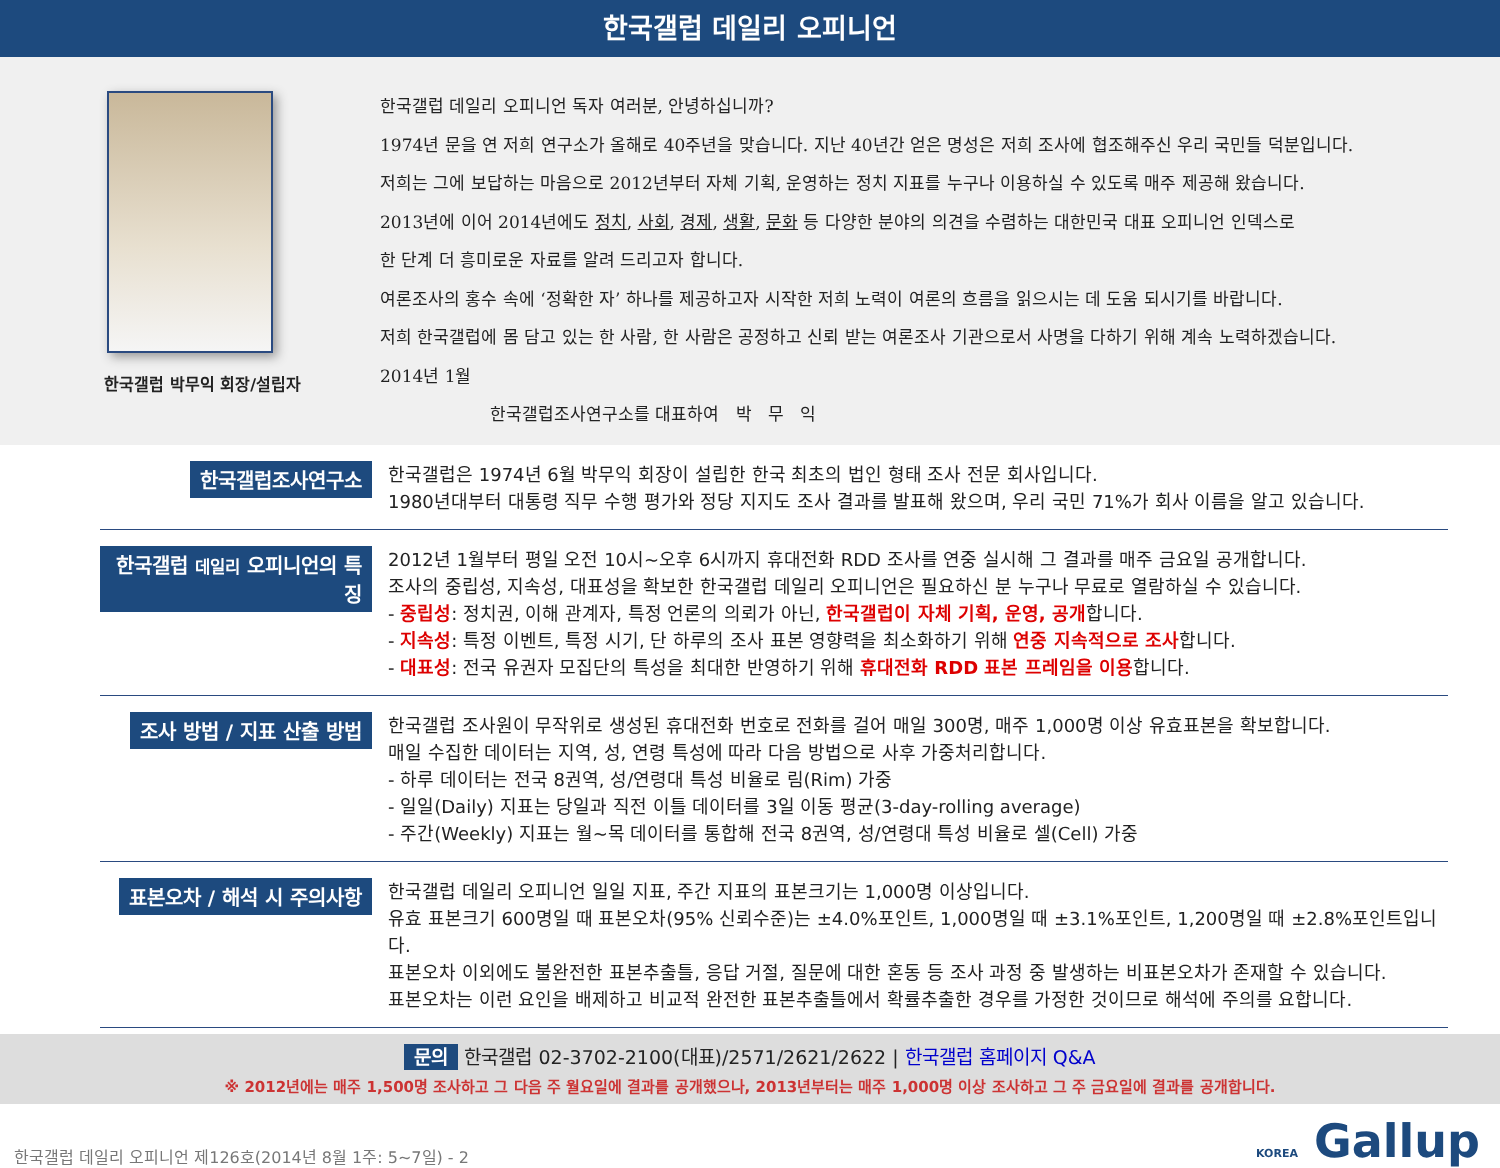한국갤럽 데일리 오피니언
한국갤럽 박무익 회장/설립자
한국갤럽 데일리 오피니언 독자 여러분, 안녕하십니까?
1974년 문을 연 저희 연구소가 올해로 40주년을 맞습니다. 지난 40년간 얻은 명성은 저희 조사에 협조해주신 우리 국민들 덕분입니다.
저희는 그에 보답하는 마음으로 2012년부터 자체 기획, 운영하는 정치 지표를 누구나 이용하실 수 있도록 매주 제공해 왔습니다.
2013년에 이어 2014년에도 정치, 사회, 경제, 생활, 문화 등 다양한 분야의 의견을 수렴하는 대한민국 대표 오피니언 인덱스로
한 단계 더 흥미로운 자료를 알려 드리고자 합니다.
여론조사의 홍수 속에 ‘정확한 자’ 하나를 제공하고자 시작한 저희 노력이 여론의 흐름을 읽으시는 데 도움 되시기를 바랍니다.
저희 한국갤럽에 몸 담고 있는 한 사람, 한 사람은 공정하고 신뢰 받는 여론조사 기관으로서 사명을 다하기 위해 계속 노력하겠습니다.
2014년 1월
한국갤럽조사연구소를 대표하여 박 무 익
한국갤럽조사연구소
한국갤럽은 1974년 6월 박무익 회장이 설립한 한국 최초의 법인 형태 조사 전문 회사입니다.
1980년대부터 대통령 직무 수행 평가와 정당 지지도 조사 결과를 발표해 왔으며, 우리 국민 71%가 회사 이름을 알고 있습니다.
한국갤럽 데일리 오피니언의 특징
2012년 1월부터 평일 오전 10시~오후 6시까지 휴대전화 RDD 조사를 연중 실시해 그 결과를 매주 금요일 공개합니다.
조사의 중립성, 지속성, 대표성을 확보한 한국갤럽 데일리 오피니언은 필요하신 분 누구나 무료로 열람하실 수 있습니다.
- 중립성: 정치권, 이해 관계자, 특정 언론의 의뢰가 아닌, 한국갤럽이 자체 기획, 운영, 공개합니다.
- 지속성: 특정 이벤트, 특정 시기, 단 하루의 조사 표본 영향력을 최소화하기 위해 연중 지속적으로 조사합니다.
- 대표성: 전국 유권자 모집단의 특성을 최대한 반영하기 위해 휴대전화 RDD 표본 프레임을 이용합니다.
조사 방법 / 지표 산출 방법
한국갤럽 조사원이 무작위로 생성된 휴대전화 번호로 전화를 걸어 매일 300명, 매주 1,000명 이상 유효표본을 확보합니다.
매일 수집한 데이터는 지역, 성, 연령 특성에 따라 다음 방법으로 사후 가중처리합니다.
- 하루 데이터는 전국 8권역, 성/연령대 특성 비율로 림(Rim) 가중
- 일일(Daily) 지표는 당일과 직전 이틀 데이터를 3일 이동 평균(3-day-rolling average)
- 주간(Weekly) 지표는 월~목 데이터를 통합해 전국 8권역, 성/연령대 특성 비율로 셀(Cell) 가중
표본오차 / 해석 시 주의사항
한국갤럽 데일리 오피니언 일일 지표, 주간 지표의 표본크기는 1,000명 이상입니다.
유효 표본크기 600명일 때 표본오차(95% 신뢰수준)는 ±4.0%포인트, 1,000명일 때 ±3.1%포인트, 1,200명일 때 ±2.8%포인트입니다.
표본오차 이외에도 불완전한 표본추출틀, 응답 거절, 질문에 대한 혼동 등 조사 과정 중 발생하는 비표본오차가 존재할 수 있습니다.
표본오차는 이런 요인을 배제하고 비교적 완전한 표본추출틀에서 확률추출한 경우를 가정한 것이므로 해석에 주의를 요합니다.
문의 한국갤럽 02-3702-2100(대표)/2571/2621/2622 | 한국갤럽 홈페이지 Q&A
※ 2012년에는 매주 1,500명 조사하고 그 다음 주 월요일에 결과를 공개했으나, 2013년부터는 매주 1,000명 이상 조사하고 그 주 금요일에 결과를 공개합니다.
한국갤럽 데일리 오피니언 제126호(2014년 8월 1주: 5~7일) - 2 KOREA Gallup